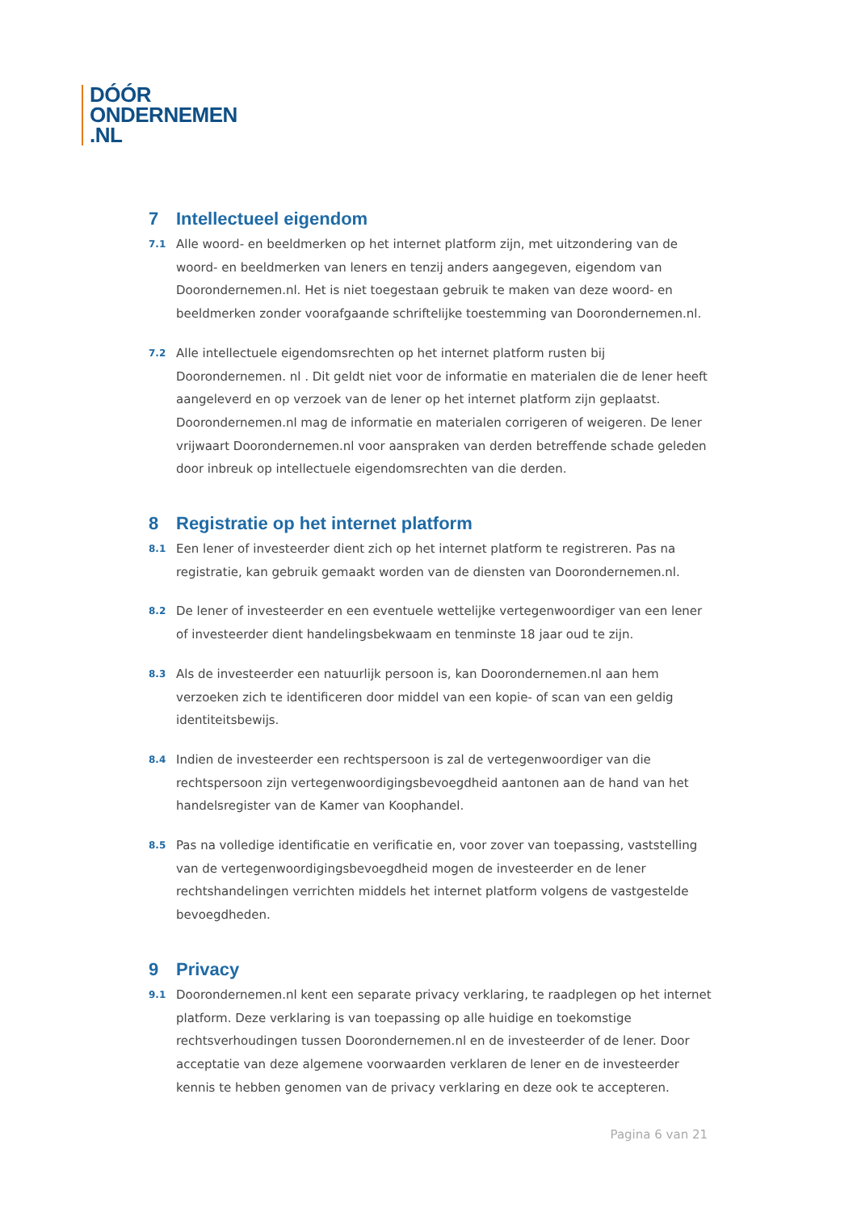DÓÓR
ONDERNEMEN
.NL
7 Intellectueel eigendom
7.1
Alle woord- en beeldmerken op het internet platform zijn, met uitzondering van de woord- en beeldmerken van leners en tenzij anders aangegeven, eigendom van Doorondernemen.nl. Het is niet toegestaan gebruik te maken van deze woord- en beeldmerken zonder voorafgaande schriftelijke toestemming van Doorondernemen.nl.
7.2
Alle intellectuele eigendomsrechten op het internet platform rusten bij Doorondernemen. nl . Dit geldt niet voor de informatie en materialen die de lener heeft aangeleverd en op verzoek van de lener op het internet platform zijn geplaatst. Doorondernemen.nl mag de informatie en materialen corrigeren of weigeren. De lener vrijwaart Doorondernemen.nl voor aanspraken van derden betreffende schade geleden door inbreuk op intellectuele eigendomsrechten van die derden.
8 Registratie op het internet platform
8.1
Een lener of investeerder dient zich op het internet platform te registreren. Pas na registratie, kan gebruik gemaakt worden van de diensten van Doorondernemen.nl.
8.2
De lener of investeerder en een eventuele wettelijke vertegenwoordiger van een lener of investeerder dient handelingsbekwaam en tenminste 18 jaar oud te zijn.
8.3
Als de investeerder een natuurlijk persoon is, kan Doorondernemen.nl aan hem verzoeken zich te identificeren door middel van een kopie- of scan van een geldig identiteitsbewijs.
8.4
Indien de investeerder een rechtspersoon is zal de vertegenwoordiger van die rechtspersoon zijn vertegenwoordigingsbevoegdheid aantonen aan de hand van het handelsregister van de Kamer van Koophandel.
8.5
Pas na volledige identificatie en verificatie en, voor zover van toepassing, vaststelling van de vertegenwoordigingsbevoegdheid mogen de investeerder en de lener rechtshandelingen verrichten middels het internet platform volgens de vastgestelde bevoegdheden.
9 Privacy
9.1
Doorondernemen.nl kent een separate privacy verklaring, te raadplegen op het internet platform. Deze verklaring is van toepassing op alle huidige en toekomstige rechtsverhoudingen tussen Doorondernemen.nl en de investeerder of de lener. Door acceptatie van deze algemene voorwaarden verklaren de lener en de investeerder kennis te hebben genomen van de privacy verklaring en deze ook te accepteren.
Pagina 6 van 21